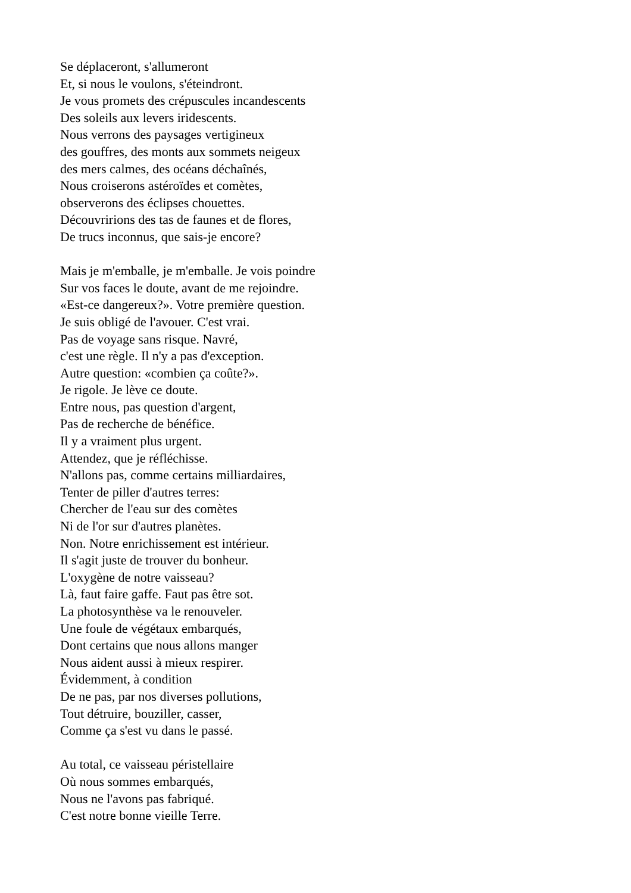Se déplaceront, s'allumeront
Et, si nous le voulons, s'éteindront.
Je vous promets des crépuscules incandescents
Des soleils aux levers iridescents.
Nous verrons des paysages vertigineux
des gouffres, des monts aux sommets neigeux
des mers calmes, des océans déchaînés,
Nous croiserons astéroïdes et comètes,
observerons des éclipses chouettes.
Découvririons des tas de faunes et de flores,
De trucs inconnus, que sais-je encore?
Mais je m'emballe, je m'emballe. Je vois poindre
Sur vos faces le doute, avant de me rejoindre.
«Est-ce dangereux?». Votre première question.
Je suis obligé de l'avouer. C'est vrai.
Pas de voyage sans risque. Navré,
c'est une règle. Il n'y a pas d'exception.
Autre question: «combien ça coûte?».
Je rigole. Je lève ce doute.
Entre nous, pas question d'argent,
Pas de recherche de bénéfice.
Il y a vraiment plus urgent.
Attendez, que je réfléchisse.
N'allons pas, comme certains milliardaires,
Tenter de piller d'autres terres:
Chercher de l'eau sur des comètes
Ni de l'or sur d'autres planètes.
Non. Notre enrichissement est intérieur.
Il s'agit juste de trouver du bonheur.
L'oxygène de notre vaisseau?
Là, faut faire gaffe. Faut pas être sot.
La photosynthèse va le renouveler.
Une foule de végétaux embarqués,
Dont certains que nous allons manger
Nous aident aussi à mieux respirer.
Évidemment, à condition
De ne pas, par nos diverses pollutions,
Tout détruire, bouziller, casser,
Comme ça s'est vu dans le passé.
Au total, ce vaisseau péristellaire
Où nous sommes embarqués,
Nous ne l'avons pas fabriqué.
C'est notre bonne vieille Terre.